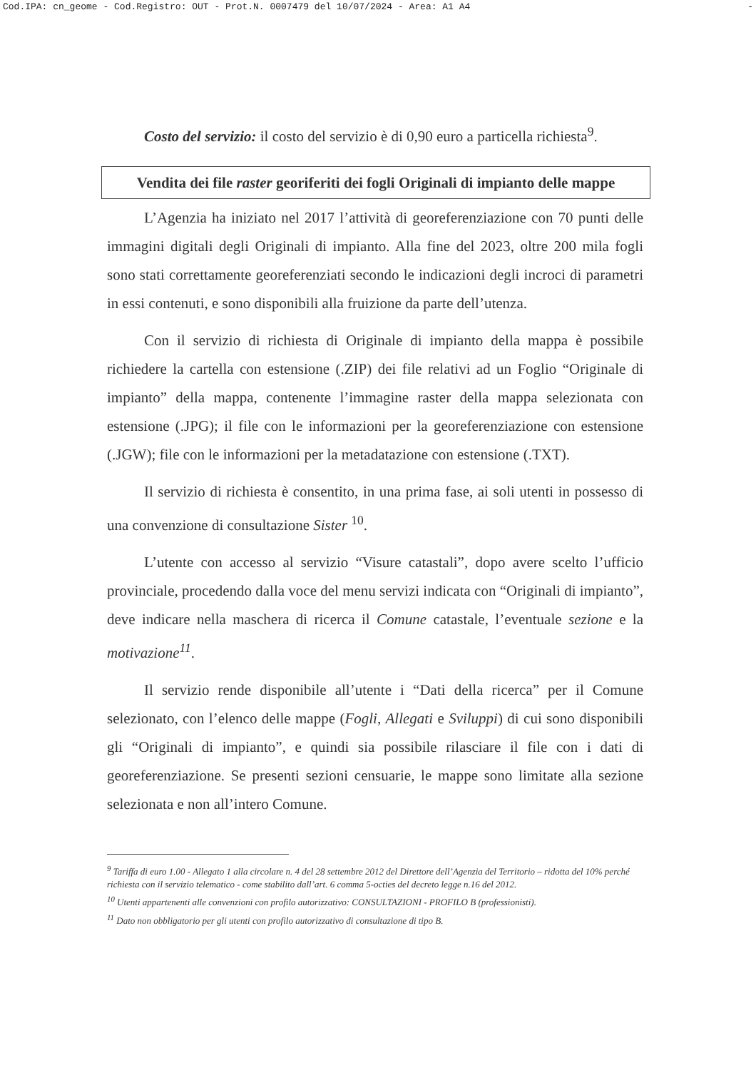Cod.IPA: cn_geome - Cod.Registro: OUT - Prot.N. 0007479 del 10/07/2024 - Area: A1 A4 -
Costo del servizio: il costo del servizio è di 0,90 euro a particella richiesta<sup>9</sup>.
Vendita dei file raster georiferiti dei fogli Originali di impianto delle mappe
L’Agenzia ha iniziato nel 2017 l’attività di georeferenziazione con 70 punti delle immagini digitali degli Originali di impianto. Alla fine del 2023, oltre 200 mila fogli sono stati correttamente georeferenziati secondo le indicazioni degli incroci di parametri in essi contenuti, e sono disponibili alla fruizione da parte dell’utenza.
Con il servizio di richiesta di Originale di impianto della mappa è possibile richiedere la cartella con estensione (.ZIP) dei file relativi ad un Foglio “Originale di impianto” della mappa, contenente l’immagine raster della mappa selezionata con estensione (.JPG); il file con le informazioni per la georeferenziazione con estensione (.JGW); file con le informazioni per la metadatazione con estensione (.TXT).
Il servizio di richiesta è consentito, in una prima fase, ai soli utenti in possesso di una convenzione di consultazione Sister <sup>10</sup>.
L’utente con accesso al servizio “Visure catastali”, dopo avere scelto l’ufficio provinciale, procedendo dalla voce del menu servizi indicata con “Originali di impianto”, deve indicare nella maschera di ricerca il Comune catastale, l’eventuale sezione e la motivazione<sup>11</sup>.
Il servizio rende disponibile all’utente i “Dati della ricerca” per il Comune selezionato, con l’elenco delle mappe (Fogli, Allegati e Sviluppi) di cui sono disponibili gli “Originali di impianto”, e quindi sia possibile rilasciare il file con i dati di georeferenziazione. Se presenti sezioni censuarie, le mappe sono limitate alla sezione selezionata e non all’intero Comune.
<sup>9</sup> Tariffa di euro 1.00 - Allegato 1 alla circolare n. 4 del 28 settembre 2012 del Direttore dell’Agenzia del Territorio – ridotta del 10% perché richiesta con il servizio telematico - come stabilito dall’art. 6 comma 5-octies del decreto legge n.16 del 2012.
<sup>10</sup> Utenti appartenenti alle convenzioni con profilo autorizzativo: CONSULTAZIONI - PROFILO B (professionisti).
<sup>11</sup> Dato non obbligatorio per gli utenti con profilo autorizzativo di consultazione di tipo B.